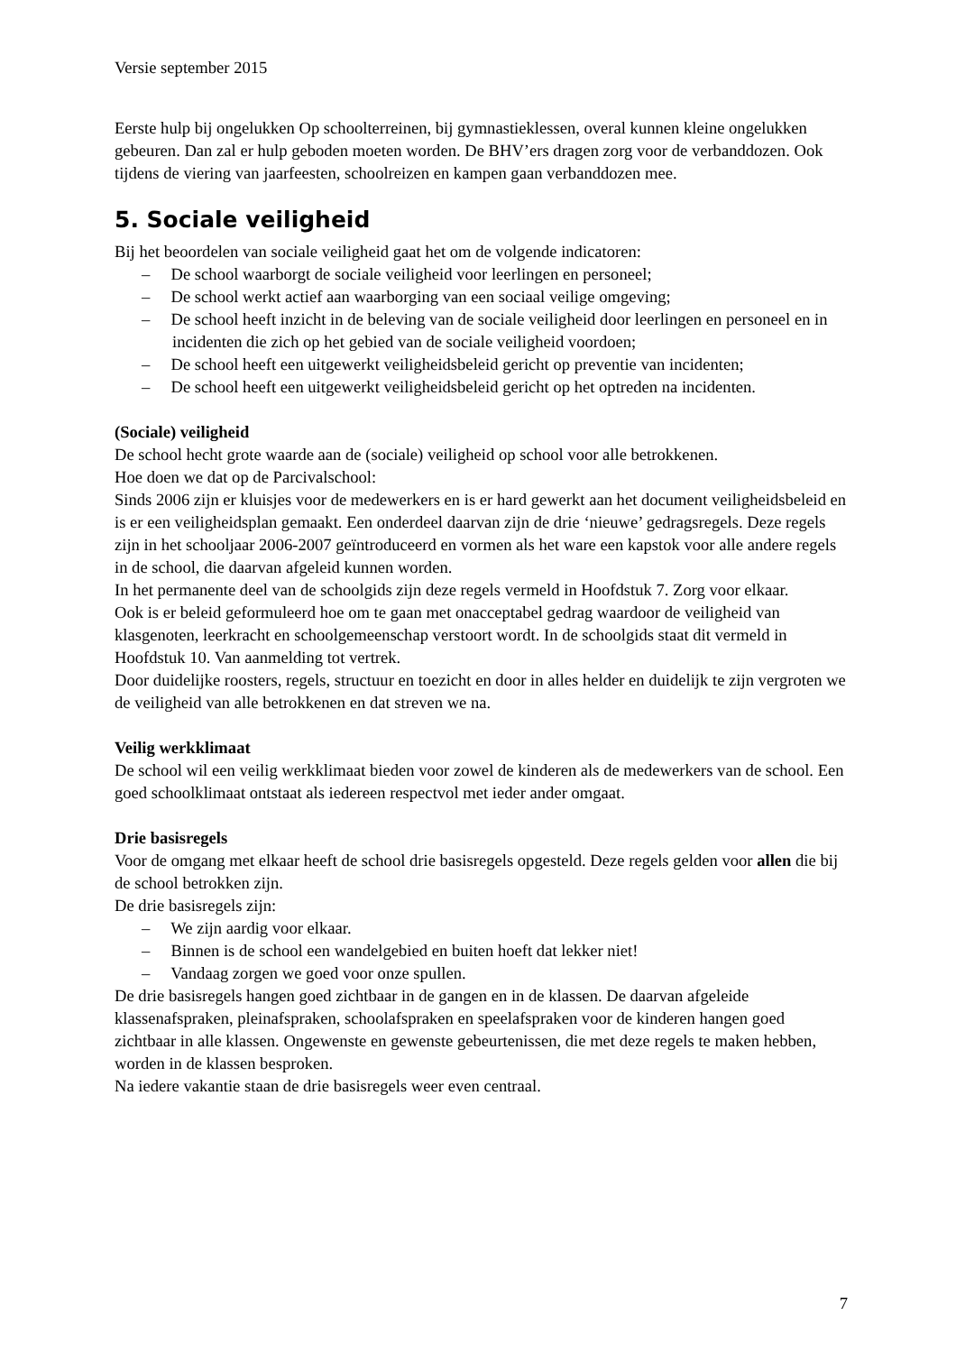Versie september 2015
Eerste hulp bij ongelukken Op schoolterreinen, bij gymnastieklessen, overal kunnen kleine ongelukken gebeuren. Dan zal er hulp geboden moeten worden. De BHV’ers dragen zorg voor de verbanddozen. Ook tijdens de viering van jaarfeesten, schoolreizen en kampen gaan verbanddozen mee.
5. Sociale veiligheid
Bij het beoordelen van sociale veiligheid gaat het om de volgende indicatoren:
– De school waarborgt de sociale veiligheid voor leerlingen en personeel;
– De school werkt actief aan waarborging van een sociaal veilige omgeving;
– De school heeft inzicht in de beleving van de sociale veiligheid door leerlingen en personeel en in incidenten die zich op het gebied van de sociale veiligheid voordoen;
– De school heeft een uitgewerkt veiligheidsbeleid gericht op preventie van incidenten;
– De school heeft een uitgewerkt veiligheidsbeleid gericht op het optreden na incidenten.
(Sociale) veiligheid
De school hecht grote waarde aan de (sociale) veiligheid op school voor alle betrokkenen.
Hoe doen we dat op de Parcivalschool:
Sinds 2006 zijn er kluisjes voor de medewerkers en is er hard gewerkt aan het document veiligheidsbeleid en is er een veiligheidsplan gemaakt. Een onderdeel daarvan zijn de drie ‘nieuwe’ gedragsregels. Deze regels zijn in het schooljaar 2006-2007 geïntroduceerd en vormen als het ware een kapstok voor alle andere regels in de school, die daarvan afgeleid kunnen worden.
In het permanente deel van de schoolgids zijn deze regels vermeld in Hoofdstuk 7. Zorg voor elkaar.
Ook is er beleid geformuleerd hoe om te gaan met onacceptabel gedrag waardoor de veiligheid van klasgenoten, leerkracht en schoolgemeenschap verstoort wordt. In de schoolgids staat dit vermeld in Hoofdstuk 10. Van aanmelding tot vertrek.
Door duidelijke roosters, regels, structuur en toezicht en door in alles helder en duidelijk te zijn vergroten we de veiligheid van alle betrokkenen en dat streven we na.
Veilig werkklimaat
De school wil een veilig werkklimaat bieden voor zowel de kinderen als de medewerkers van de school. Een goed schoolklimaat ontstaat als iedereen respectvol met ieder ander omgaat.
Drie basisregels
Voor de omgang met elkaar heeft de school drie basisregels opgesteld. Deze regels gelden voor allen die bij de school betrokken zijn.
De drie basisregels zijn:
– We zijn aardig voor elkaar.
– Binnen is de school een wandelgebied en buiten hoeft dat lekker niet!
– Vandaag zorgen we goed voor onze spullen.
De drie basisregels hangen goed zichtbaar in de gangen en in de klassen. De daarvan afgeleide klassenafspraken, pleinafspraken, schoolafspraken en speelafspraken voor de kinderen hangen goed zichtbaar in alle klassen. Ongewenste en gewenste gebeurtenissen, die met deze regels te maken hebben, worden in de klassen besproken.
Na iedere vakantie staan de drie basisregels weer even centraal.
7